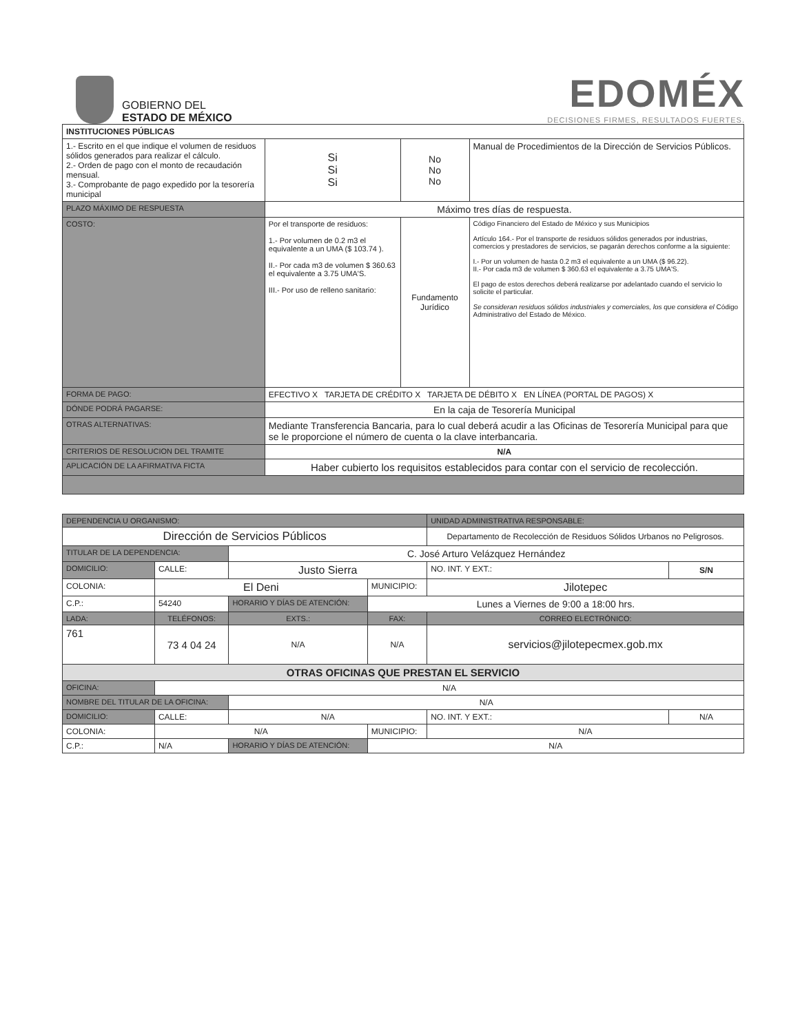GOBIERNO DEL
ESTADO DE MÉXICO
EDOMÉX
DECISIONES FIRMES, RESULTADOS FUERTES.
| INSTITUCIONES PÚBLICAS | | | | |
| --- | --- | --- | --- | --- |
| 1.- Escrito en el que indique el volumen de residuos sólidos generados para realizar el cálculo. 2.- Orden de pago con el monto de recaudación mensual. 3.- Comprobante de pago expedido por la tesorería municipal | | Si Si Si | No No No | Manual de Procedimientos de la Dirección de Servicios Públicos. |
| PLAZO MÁXIMO DE RESPUESTA | Máximo tres días de respuesta. | | | |
| COSTO: | Por el transporte de residuos: 1.- Por volumen de 0.2 m3 el equivalente a un UMA ($ 103.74 ). II.- Por cada m3 de volumen $ 360.63 el equivalente a 3.75 UMA'S. III.- Por uso de relleno sanitario: | | Fundamento Jurídico | Código Financiero del Estado de México y sus Municipios Artículo 164.- Por el transporte de residuos sólidos generados por industrias, comercios y prestadores de servicios, se pagarán derechos conforme a la siguiente: I.- Por un volumen de hasta 0.2 m3 el equivalente a un UMA ($ 96.22). II.- Por cada m3 de volumen $ 360.63 el equivalente a 3.75 UMA'S. El pago de estos derechos deberá realizarse por adelantado cuando el servicio lo solicite el particular. Se consideran residuos sólidos industriales y comerciales, los que considera el Código Administrativo del Estado de México. |
| FORMA DE PAGO: | EFECTIVO X TARJETA DE CRÉDITO X TARJETA DE DÉBITO X EN LÍNEA (PORTAL DE PAGOS) X | | | |
| DÓNDE PODRÁ PAGARSE: | En la caja de Tesorería Municipal | | | |
| OTRAS ALTERNATIVAS: | Mediante Transferencia Bancaria, para lo cual deberá acudir a las Oficinas de Tesorería Municipal para que se le proporcione el número de cuenta o la clave interbancaria. | | | |
| CRITERIOS DE RESOLUCION DEL TRAMITE | N/A | | | |
| APLICACIÓN DE LA AFIRMATIVA FICTA | Haber cubierto los requisitos establecidos para contar con el servicio de recolección. | | | |
| DEPENDENCIA U ORGANISMO: | | | | | UNIDAD ADMINISTRATIVA RESPONSABLE: | |
| Dirección de Servicios Públicos | | | | | Departamento de Recolección de Residuos Sólidos Urbanos no Peligrosos. | |
| TITULAR DE LA DEPENDENCIA: | | C. José Arturo Velázquez Hernández | | | | |
| DOMICILIO: | CALLE: | Justo Sierra | | | NO. INT. Y EXT.: | S/N |
| COLONIA: | El Deni | | | MUNICIPIO: | Jilotepec | |
| C.P.: | 54240 | HORARIO Y DÍAS DE ATENCIÓN: | | Lunes a Viernes de 9:00 a 18:00 hrs. | | |
| LADA: | TELÉFONOS: | | EXTS.: | FAX: | CORREO ELECTRÓNICO: | |
| 761 | 73 4 04 24 | | N/A | N/A | servicios@jilotepecmex.gob.mx | |
| OTRAS OFICINAS QUE PRESTAN EL SERVICIO | | | | | | |
| OFICINA: | N/A | | | | | |
| NOMBRE DEL TITULAR DE LA OFICINA: | | | N/A | | | |
| DOMICILIO: | CALLE: | N/A | | | NO. INT. Y EXT.: | N/A |
| COLONIA: | N/A | | | MUNICIPIO: | N/A | |
| C.P.: | N/A | HORARIO Y DÍAS DE ATENCIÓN: | | N/A | | |